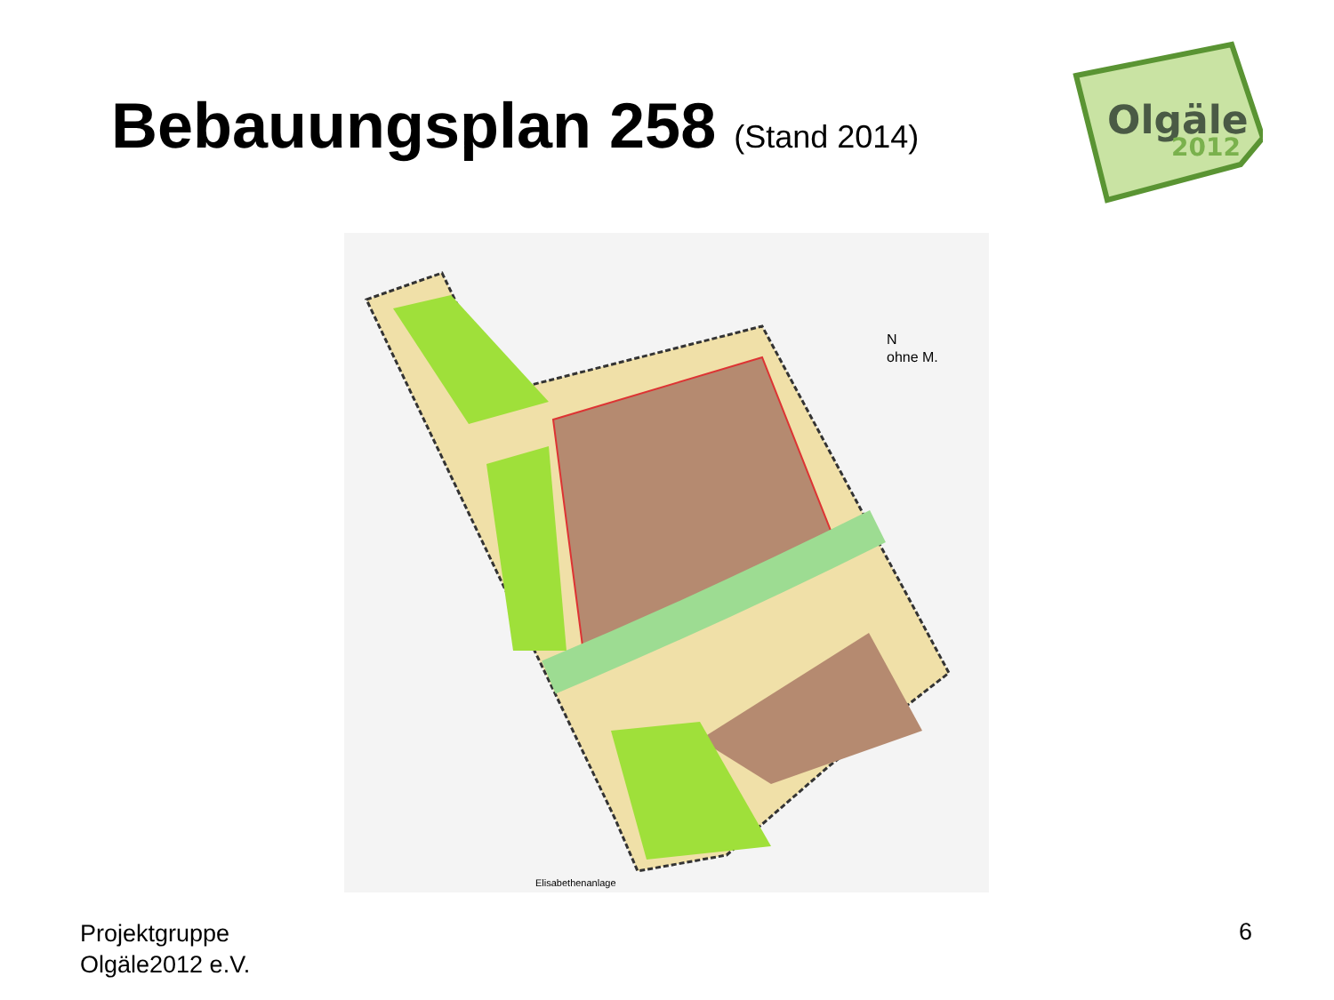Bebauungsplan 258 (Stand 2014)
Olgäle
2012
N
ohne M.
Elisabethenanlage
Projektgruppe
Olgäle2012 e.V.
6